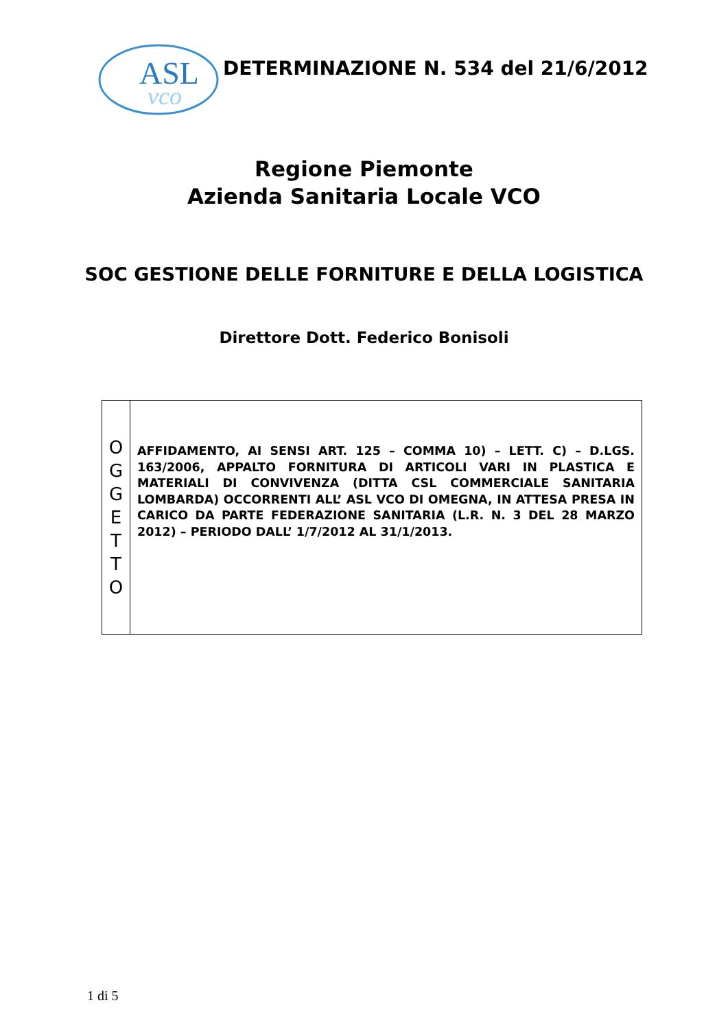ASL
vco
DETERMINAZIONE N. 534 del 21/6/2012
Regione Piemonte
Azienda Sanitaria Locale VCO
SOC GESTIONE DELLE FORNITURE E DELLA LOGISTICA
Direttore Dott. Federico Bonisoli
| O G G E T T O | AFFIDAMENTO, AI SENSI ART. 125 – COMMA 10) – LETT. C) – D.LGS. 163/2006, APPALTO FORNITURA DI ARTICOLI VARI IN PLASTICA E MATERIALI DI CONVIVENZA (DITTA CSL COMMERCIALE SANITARIA LOMBARDA) OCCORRENTI ALL’ ASL VCO DI OMEGNA, IN ATTESA PRESA IN CARICO DA PARTE FEDERAZIONE SANITARIA (L.R. N. 3 DEL 28 MARZO 2012) – PERIODO DALL’ 1/7/2012 AL 31/1/2013. |
1 di 5